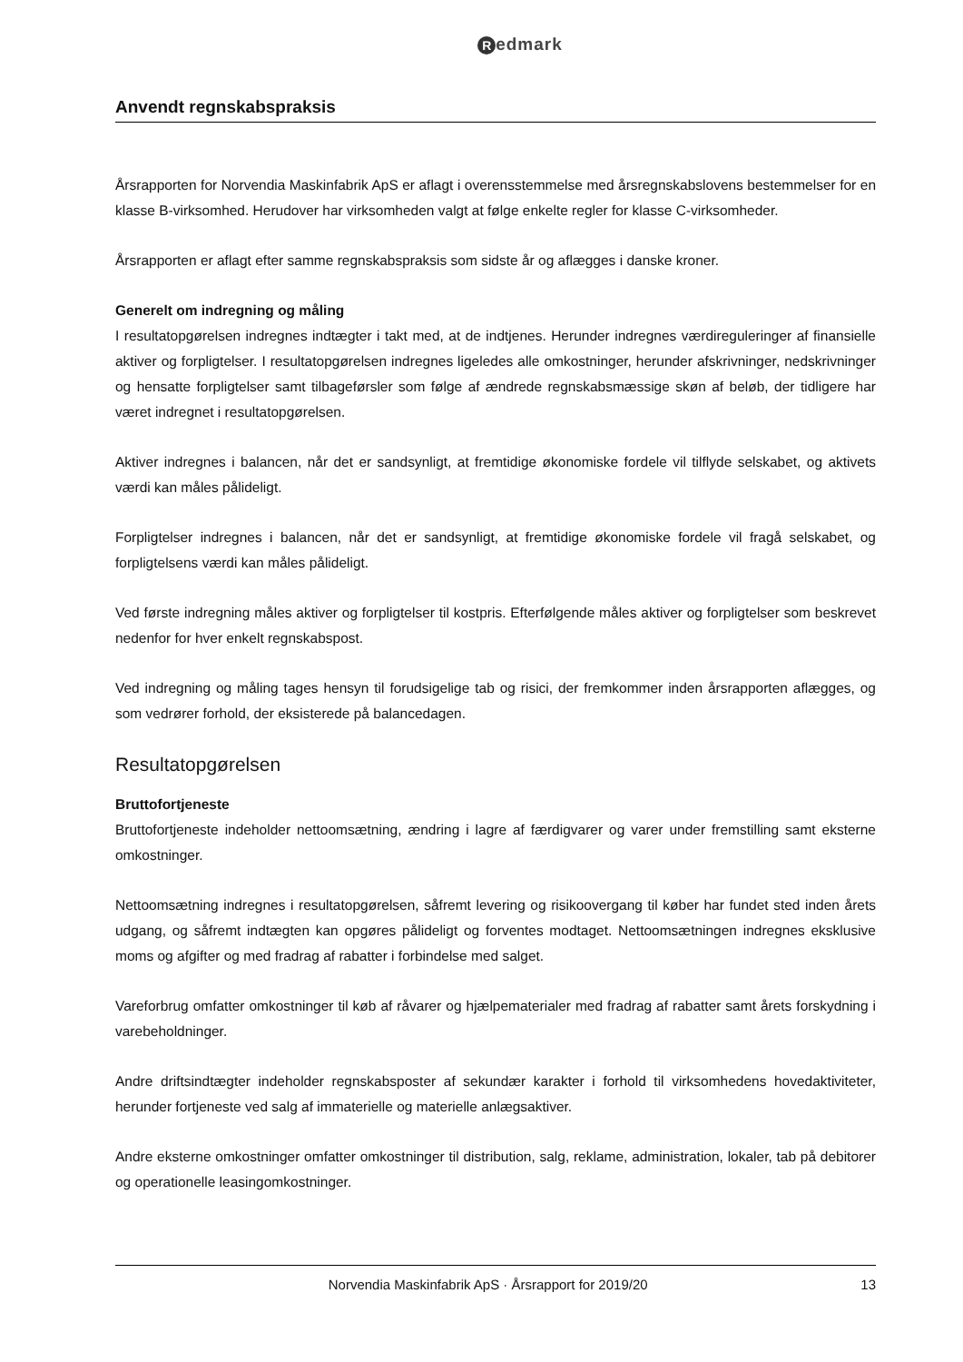Redmark
Anvendt regnskabspraksis
Årsrapporten for Norvendia Maskinfabrik ApS er aflagt i overensstemmelse med årsregnskabslovens bestemmelser for en klasse B-virksomhed. Herudover har virksomheden valgt at følge enkelte regler for klasse C-virksomheder.
Årsrapporten er aflagt efter samme regnskabspraksis som sidste år og aflægges i danske kroner.
Generelt om indregning og måling
I resultatopgørelsen indregnes indtægter i takt med, at de indtjenes. Herunder indregnes værdireguleringer af finansielle aktiver og forpligtelser. I resultatopgørelsen indregnes ligeledes alle omkostninger, herunder afskrivninger, nedskrivninger og hensatte forpligtelser samt tilbageførsler som følge af ændrede regnskabsmæssige skøn af beløb, der tidligere har været indregnet i resultatopgørelsen.
Aktiver indregnes i balancen, når det er sandsynligt, at fremtidige økonomiske fordele vil tilflyde selskabet, og aktivets værdi kan måles pålideligt.
Forpligtelser indregnes i balancen, når det er sandsynligt, at fremtidige økonomiske fordele vil fragå selskabet, og forpligtelsens værdi kan måles pålideligt.
Ved første indregning måles aktiver og forpligtelser til kostpris. Efterfølgende måles aktiver og forpligtelser som beskrevet nedenfor for hver enkelt regnskabspost.
Ved indregning og måling tages hensyn til forudsigelige tab og risici, der fremkommer inden årsrapporten aflægges, og som vedrører forhold, der eksisterede på balancedagen.
Resultatopgørelsen
Bruttofortjeneste
Bruttofortjeneste indeholder nettoomsætning, ændring i lagre af færdigvarer og varer under fremstilling samt eksterne omkostninger.
Nettoomsætning indregnes i resultatopgørelsen, såfremt levering og risikoovergang til køber har fundet sted inden årets udgang, og såfremt indtægten kan opgøres pålideligt og forventes modtaget. Nettoomsætningen indregnes eksklusive moms og afgifter og med fradrag af rabatter i forbindelse med salget.
Vareforbrug omfatter omkostninger til køb af råvarer og hjælpematerialer med fradrag af rabatter samt årets forskydning i varebeholdninger.
Andre driftsindtægter indeholder regnskabsposter af sekundær karakter i forhold til virksomhedens hovedaktiviteter, herunder fortjeneste ved salg af immaterielle og materielle anlægsaktiver.
Andre eksterne omkostninger omfatter omkostninger til distribution, salg, reklame, administration, lokaler, tab på debitorer og operationelle leasingomkostninger.
Norvendia Maskinfabrik ApS · Årsrapport for 2019/20
13